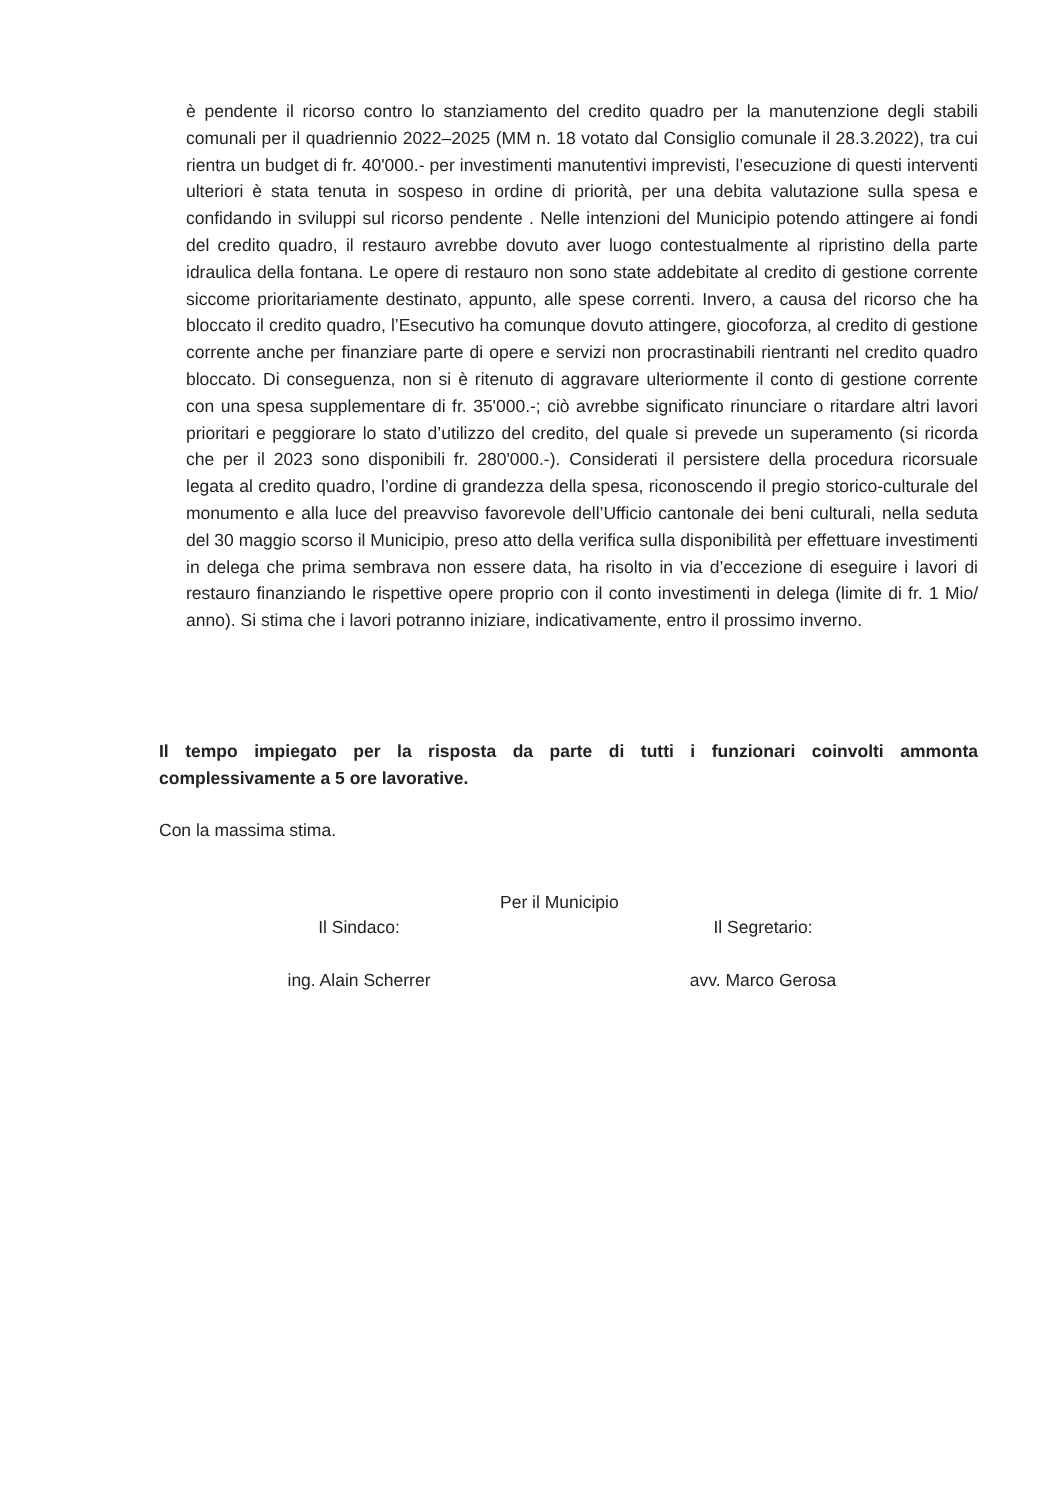è pendente il ricorso contro lo stanziamento del credito quadro per la manutenzione degli stabili comunali per il quadriennio 2022–2025 (MM n. 18 votato dal Consiglio comunale il 28.3.2022), tra cui rientra un budget di fr. 40'000.- per investimenti manutentivi imprevisti, l’esecuzione di questi interventi ulteriori è stata tenuta in sospeso in ordine di priorità, per una debita valutazione sulla spesa e confidando in sviluppi sul ricorso pendente . Nelle intenzioni del Municipio potendo attingere ai fondi del credito quadro, il restauro avrebbe dovuto aver luogo contestualmente al ripristino della parte idraulica della fontana. Le opere di restauro non sono state addebitate al credito di gestione corrente siccome prioritariamente destinato, appunto, alle spese correnti. Invero, a causa del ricorso che ha bloccato il credito quadro, l’Esecutivo ha comunque dovuto attingere, giocoforza, al credito di gestione corrente anche per finanziare parte di opere e servizi non procrastinabili rientranti nel credito quadro bloccato. Di conseguenza, non si è ritenuto di aggravare ulteriormente il conto di gestione corrente con una spesa supplementare di fr. 35'000.-; ciò avrebbe significato rinunciare o ritardare altri lavori prioritari e peggiorare lo stato d’utilizzo del credito, del quale si prevede un superamento (si ricorda che per il 2023 sono disponibili fr. 280'000.-). Considerati il persistere della procedura ricorsuale legata al credito quadro, l’ordine di grandezza della spesa, riconoscendo il pregio storico-culturale del monumento e alla luce del preavviso favorevole dell’Ufficio cantonale dei beni culturali, nella seduta del 30 maggio scorso il Municipio, preso atto della verifica sulla disponibilità per effettuare investimenti in delega che prima sembrava non essere data, ha risolto in via d’eccezione di eseguire i lavori di restauro finanziando le rispettive opere proprio con il conto investimenti in delega (limite di fr. 1 Mio/ anno). Si stima che i lavori potranno iniziare, indicativamente, entro il prossimo inverno.
Il tempo impiegato per la risposta da parte di tutti i funzionari coinvolti ammonta complessivamente a 5 ore lavorative.
Con la massima stima.
Per il Municipio
Il Sindaco:
ing. Alain Scherrer
Il Segretario:
avv. Marco Gerosa